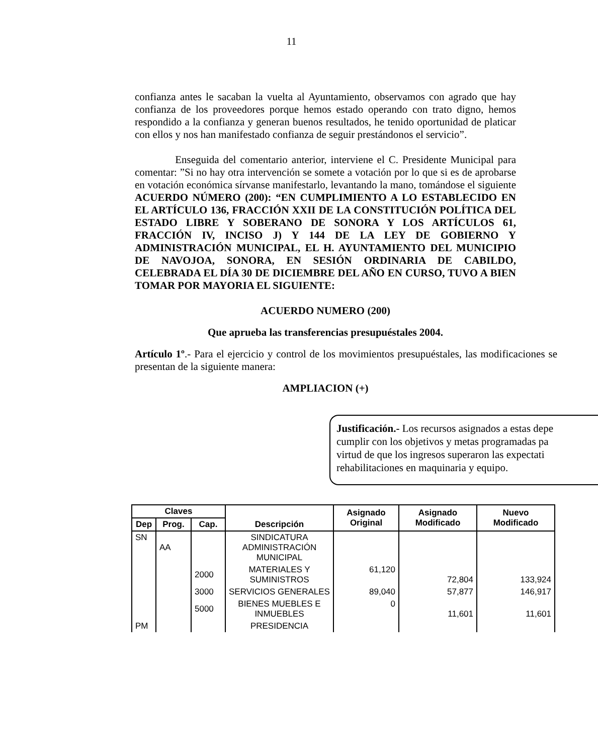11
confianza antes le sacaban la vuelta al Ayuntamiento, observamos con agrado que hay confianza de los proveedores porque hemos estado operando con trato digno, hemos respondido a la confianza y generan buenos resultados, he tenido oportunidad de platicar con ellos y nos han manifestado confianza de seguir prestándonos el servicio”.
Enseguida del comentario anterior, interviene el C. Presidente Municipal para comentar: ”Si no hay otra intervención se somete a votación por lo que si es de aprobarse en votación económica sírvanse manifestarlo, levantando la mano, tomándose el siguiente ACUERDO NÚMERO (200): “EN CUMPLIMIENTO A LO ESTABLECIDO EN EL ARTÍCULO 136, FRACCIÓN XXII DE LA CONSTITUCIÓN POLÍTICA DEL ESTADO LIBRE Y SOBERANO DE SONORA Y LOS ARTÍCULOS 61, FRACCIÓN IV, INCISO J) Y 144 DE LA LEY DE GOBIERNO Y ADMINISTRACIÓN MUNICIPAL, EL H. AYUNTAMIENTO DEL MUNICIPIO DE NAVOJOA, SONORA, EN SESIÓN ORDINARIA DE CABILDO, CELEBRADA EL DÍA 30 DE DICIEMBRE DEL AÑO EN CURSO, TUVO A BIEN TOMAR POR MAYORIA EL SIGUIENTE:
ACUERDO NUMERO (200)
Que aprueba las transferencias presupuéstales 2004.
Artículo 1º.- Para el ejercicio y control de los movimientos presupuéstales, las modificaciones se presentan de la siguiente manera:
AMPLIACION (+)
Justificación.- Los recursos asignados a estas depe
cumplir con los objetivos y metas programadas pa
virtud de que los ingresos superaron las expectati
rehabilitaciones en maquinaria y equipo.
| Claves | | | Descripción | Asignado Original | Asignado Modificado | Nuevo Modificado |
| --- | --- | --- | --- | --- | --- | --- |
| Dep | Prog. | Cap. | | | | |
| SN | AA | | SINDICATURA ADMINISTRACIÓN MUNICIPAL | | | |
| | | 2000 | MATERIALES Y SUMINISTROS | 61,120 | 72,804 | 133,924 |
| | | 3000 | SERVICIOS GENERALES | 89,040 | 57,877 | 146,917 |
| | | 5000 | BIENES MUEBLES E INMUEBLES | 0 | 11,601 | 11,601 |
| PM | | | PRESIDENCIA | | | |